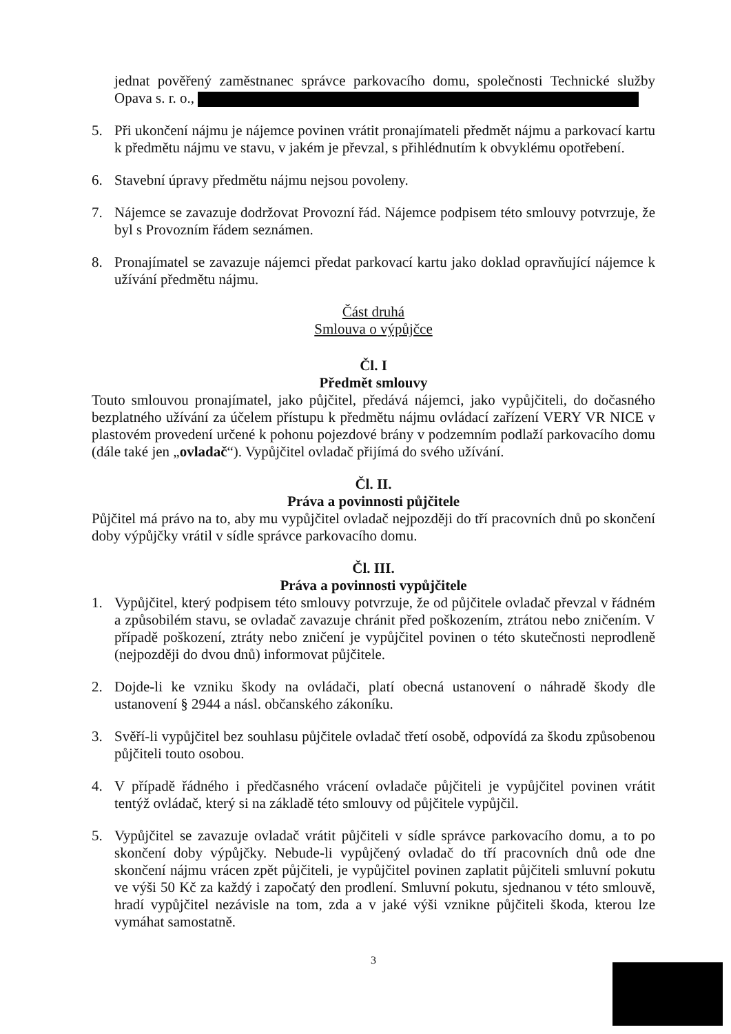jednat pověřený zaměstnanec správce parkovacího domu, společnosti Technické služby Opava s. r. o.,
5. Při ukončení nájmu je nájemce povinen vrátit pronajímateli předmět nájmu a parkovací kartu k předmětu nájmu ve stavu, v jakém je převzal, s přihlédnutím k obvyklému opotřebení.
6. Stavební úpravy předmětu nájmu nejsou povoleny.
7. Nájemce se zavazuje dodržovat Provozní řád. Nájemce podpisem této smlouvy potvrzuje, že byl s Provozním řádem seznámen.
8. Pronajímatel se zavazuje nájemci předat parkovací kartu jako doklad opravňující nájemce k užívání předmětu nájmu.
Část druhá
Smlouva o výpůjčce
Čl. I
Předmět smlouvy
Touto smlouvou pronajímatel, jako půjčitel, předává nájemci, jako vypůjčiteli, do dočasného bezplatného užívání za účelem přístupu k předmětu nájmu ovládací zařízení VERY VR NICE v plastovém provedení určené k pohonu pojezdové brány v podzemním podlaží parkovacího domu (dále také jen „ovladač“). Vypůjčitel ovladač přijímá do svého užívání.
Čl. II.
Práva a povinnosti půjčitele
Půjčitel má právo na to, aby mu vypůjčitel ovladač nejpozději do tří pracovních dnů po skončení doby výpůjčky vrátil v sídle správce parkovacího domu.
Čl. III.
Práva a povinnosti vypůjčitele
1. Vypůjčitel, který podpisem této smlouvy potvrzuje, že od půjčitele ovladač převzal v řádném a způsobilém stavu, se ovladač zavazuje chránit před poškozením, ztrátou nebo zničením. V případě poškození, ztráty nebo zničení je vypůjčitel povinen o této skutečnosti neprodleně (nejpozději do dvou dnů) informovat půjčitele.
2. Dojde-li ke vzniku škody na ovládači, platí obecná ustanovení o náhradě škody dle ustanovení § 2944 a násl. občanského zákoníku.
3. Svěří-li vypůjčitel bez souhlasu půjčitele ovladač třetí osobě, odpovídá za škodu způsobenou půjčiteli touto osobou.
4. V případě řádného i předčasného vrácení ovladače půjčiteli je vypůjčitel povinen vrátit tentýž ovládač, který si na základě této smlouvy od půjčitele vypůjčil.
5. Vypůjčitel se zavazuje ovladač vrátit půjčiteli v sídle správce parkovacího domu, a to po skončení doby výpůjčky. Nebude-li vypůjčený ovladač do tří pracovních dnů ode dne skončení nájmu vrácen zpět půjčiteli, je vypůjčitel povinen zaplatit půjčiteli smluvní pokutu ve výši 50 Kč za každý i započatý den prodlení. Smluvní pokutu, sjednanou v této smlouvě, hradí vypůjčitel nezávisle na tom, zda a v jaké výši vznikne půjčiteli škoda, kterou lze vymáhat samostatně.
3